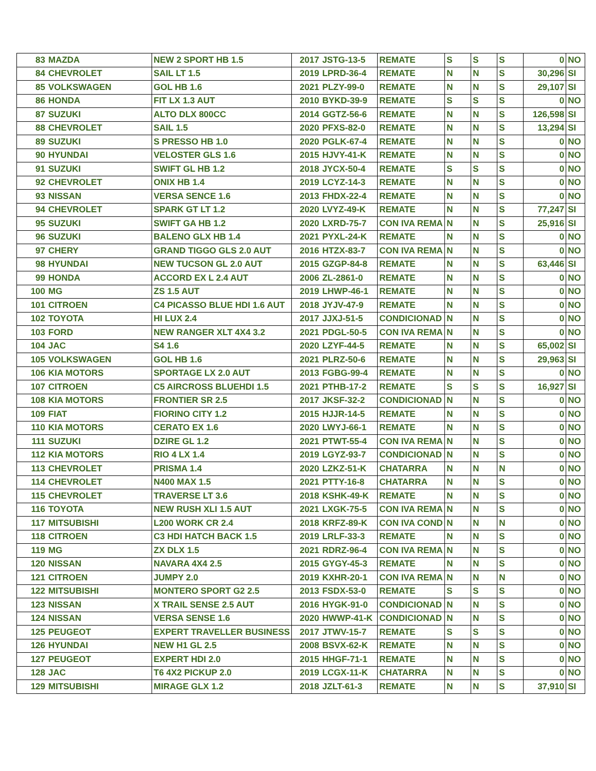| 83 | MAZDA | NEW 2 SPORT HB 1.5 | 2017 | JSTG-13-5 | REMATE | S | S | S | 0 | NO |
| 84 | CHEVROLET | SAIL LT 1.5 | 2019 | LPRD-36-4 | REMATE | N | N | S | 30,296 | SI |
| 85 | VOLKSWAGEN | GOL HB 1.6 | 2021 | PLZY-99-0 | REMATE | N | N | S | 29,107 | SI |
| 86 | HONDA | FIT LX 1.3 AUT | 2010 | BYKD-39-9 | REMATE | S | S | S | 0 | NO |
| 87 | SUZUKI | ALTO DLX 800CC | 2014 | GGTZ-56-6 | REMATE | N | N | S | 126,598 | SI |
| 88 | CHEVROLET | SAIL 1.5 | 2020 | PFXS-82-0 | REMATE | N | N | S | 13,294 | SI |
| 89 | SUZUKI | S PRESSO HB 1.0 | 2020 | PGLK-67-4 | REMATE | N | N | S | 0 | NO |
| 90 | HYUNDAI | VELOSTER GLS 1.6 | 2015 | HJVY-41-K | REMATE | N | N | S | 0 | NO |
| 91 | SUZUKI | SWIFT GL HB 1.2 | 2018 | JYCX-50-4 | REMATE | S | S | S | 0 | NO |
| 92 | CHEVROLET | ONIX HB 1.4 | 2019 | LCYZ-14-3 | REMATE | N | N | S | 0 | NO |
| 93 | NISSAN | VERSA SENCE 1.6 | 2013 | FHDX-22-4 | REMATE | N | N | S | 0 | NO |
| 94 | CHEVROLET | SPARK GT LT 1.2 | 2020 | LVYZ-49-K | REMATE | N | N | S | 77,247 | SI |
| 95 | SUZUKI | SWIFT GA HB 1.2 | 2020 | LXRD-75-7 | CON IVA REMA | N | N | S | 25,916 | SI |
| 96 | SUZUKI | BALENO GLX HB 1.4 | 2021 | PYXL-24-K | REMATE | N | N | S | 0 | NO |
| 97 | CHERY | GRAND TIGGO GLS 2.0 AUT | 2016 | HTZX-83-7 | CON IVA REMA | N | N | S | 0 | NO |
| 98 | HYUNDAI | NEW TUCSON GL 2.0 AUT | 2015 | GZGP-84-8 | REMATE | N | N | S | 63,446 | SI |
| 99 | HONDA | ACCORD EX L 2.4 AUT | 2006 | ZL-2861-0 | REMATE | N | N | S | 0 | NO |
| 100 | MG | ZS 1.5 AUT | 2019 | LHWP-46-1 | REMATE | N | N | S | 0 | NO |
| 101 | CITROEN | C4 PICASSO BLUE HDI 1.6 AUT | 2018 | JYJV-47-9 | REMATE | N | N | S | 0 | NO |
| 102 | TOYOTA | HI LUX 2.4 | 2017 | JJXJ-51-5 | CONDICIONAD | N | N | S | 0 | NO |
| 103 | FORD | NEW RANGER XLT 4X4 3.2 | 2021 | PDGL-50-5 | CON IVA REMA | N | N | S | 0 | NO |
| 104 | JAC | S4 1.6 | 2020 | LZYF-44-5 | REMATE | N | N | S | 65,002 | SI |
| 105 | VOLKSWAGEN | GOL HB 1.6 | 2021 | PLRZ-50-6 | REMATE | N | N | S | 29,963 | SI |
| 106 | KIA MOTORS | SPORTAGE LX 2.0 AUT | 2013 | FGBG-99-4 | REMATE | N | N | S | 0 | NO |
| 107 | CITROEN | C5 AIRCROSS BLUEHDI 1.5 | 2021 | PTHB-17-2 | REMATE | S | S | S | 16,927 | SI |
| 108 | KIA MOTORS | FRONTIER SR 2.5 | 2017 | JKSF-32-2 | CONDICIONAD | N | N | S | 0 | NO |
| 109 | FIAT | FIORINO CITY 1.2 | 2015 | HJJR-14-5 | REMATE | N | N | S | 0 | NO |
| 110 | KIA MOTORS | CERATO EX 1.6 | 2020 | LWYJ-66-1 | REMATE | N | N | S | 0 | NO |
| 111 | SUZUKI | DZIRE GL 1.2 | 2021 | PTWT-55-4 | CON IVA REMA | N | N | S | 0 | NO |
| 112 | KIA MOTORS | RIO 4 LX 1.4 | 2019 | LGYZ-93-7 | CONDICIONAD | N | N | S | 0 | NO |
| 113 | CHEVROLET | PRISMA 1.4 | 2020 | LZKZ-51-K | CHATARRA | N | N | N | 0 | NO |
| 114 | CHEVROLET | N400 MAX 1.5 | 2021 | PTTY-16-8 | CHATARRA | N | N | S | 0 | NO |
| 115 | CHEVROLET | TRAVERSE LT 3.6 | 2018 | KSHK-49-K | REMATE | N | N | S | 0 | NO |
| 116 | TOYOTA | NEW RUSH XLI 1.5 AUT | 2021 | LXGK-75-5 | CON IVA REMA | N | N | S | 0 | NO |
| 117 | MITSUBISHI | L200 WORK CR 2.4 | 2018 | KRFZ-89-K | CON IVA COND | N | N | N | 0 | NO |
| 118 | CITROEN | C3 HDI HATCH BACK 1.5 | 2019 | LRLF-33-3 | REMATE | N | N | S | 0 | NO |
| 119 | MG | ZX DLX 1.5 | 2021 | RDRZ-96-4 | CON IVA REMA | N | N | S | 0 | NO |
| 120 | NISSAN | NAVARA 4X4 2.5 | 2015 | GYGY-45-3 | REMATE | N | N | S | 0 | NO |
| 121 | CITROEN | JUMPY 2.0 | 2019 | KXHR-20-1 | CON IVA REMA | N | N | N | 0 | NO |
| 122 | MITSUBISHI | MONTERO SPORT G2 2.5 | 2013 | FSDX-53-0 | REMATE | S | S | S | 0 | NO |
| 123 | NISSAN | X TRAIL SENSE 2.5 AUT | 2016 | HYGK-91-0 | CONDICIONAD | N | N | S | 0 | NO |
| 124 | NISSAN | VERSA SENSE 1.6 | 2020 | HWWP-41-K | CONDICIONAD | N | N | S | 0 | NO |
| 125 | PEUGEOT | EXPERT TRAVELLER BUSINESS | 2017 | JTWV-15-7 | REMATE | S | S | S | 0 | NO |
| 126 | HYUNDAI | NEW H1 GL 2.5 | 2008 | BSVX-62-K | REMATE | N | N | S | 0 | NO |
| 127 | PEUGEOT | EXPERT HDI 2.0 | 2015 | HHGF-71-1 | REMATE | N | N | S | 0 | NO |
| 128 | JAC | T6 4X2 PICKUP 2.0 | 2019 | LCGX-11-K | CHATARRA | N | N | S | 0 | NO |
| 129 | MITSUBISHI | MIRAGE GLX 1.2 | 2018 | JZLT-61-3 | REMATE | N | N | S | 37,910 | SI |